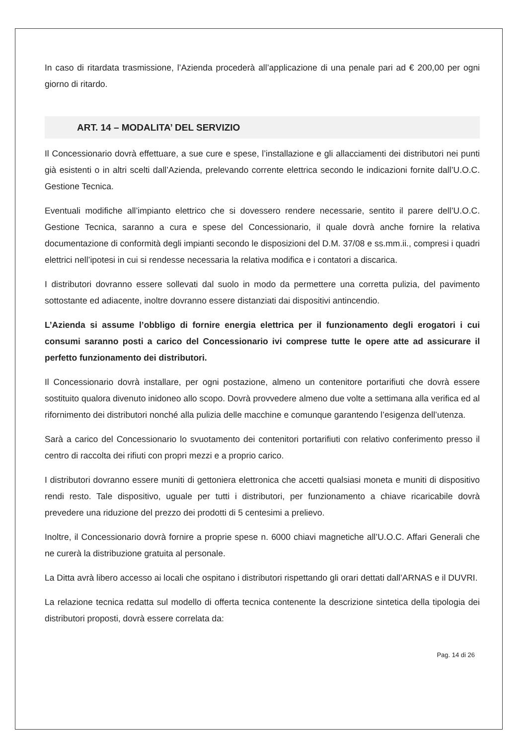In caso di ritardata trasmissione, l’Azienda procederà all’applicazione di una penale pari ad € 200,00 per ogni giorno di ritardo.
ART. 14 – MODALITA’ DEL SERVIZIO
Il Concessionario dovrà effettuare, a sue cure e spese, l’installazione e gli allacciamenti dei distributori nei punti già esistenti o in altri scelti dall’Azienda, prelevando corrente elettrica secondo le indicazioni fornite dall’U.O.C. Gestione Tecnica.
Eventuali modifiche all’impianto elettrico che si dovessero rendere necessarie, sentito il parere dell’U.O.C. Gestione Tecnica, saranno a cura e spese del Concessionario, il quale dovrà anche fornire la relativa documentazione di conformità degli impianti secondo le disposizioni del D.M. 37/08 e ss.mm.ii., compresi i quadri elettrici nell’ipotesi in cui si rendesse necessaria la relativa modifica e i contatori a discarica.
I distributori dovranno essere sollevati dal suolo in modo da permettere una corretta pulizia, del pavimento sottostante ed adiacente, inoltre dovranno essere distanziati dai dispositivi antincendio.
L’Azienda si assume l’obbligo di fornire energia elettrica per il funzionamento degli erogatori i cui consumi saranno posti a carico del Concessionario ivi comprese tutte le opere atte ad assicurare il perfetto funzionamento dei distributori.
Il Concessionario dovrà installare, per ogni postazione, almeno un contenitore portarifiuti che dovrà essere sostituito qualora divenuto inidoneo allo scopo. Dovrà provvedere almeno due volte a settimana alla verifica ed al rifornimento dei distributori nonché alla pulizia delle macchine e comunque garantendo l’esigenza dell’utenza.
Sarà a carico del Concessionario lo svuotamento dei contenitori portarifiuti con relativo conferimento presso il centro di raccolta dei rifiuti con propri mezzi e a proprio carico.
I distributori dovranno essere muniti di gettoniera elettronica che accetti qualsiasi moneta e muniti di dispositivo rendi resto. Tale dispositivo, uguale per tutti i distributori, per funzionamento a chiave ricaricabile dovrà prevedere una riduzione del prezzo dei prodotti di 5 centesimi a prelievo.
Inoltre, il Concessionario dovrà fornire a proprie spese n. 6000 chiavi magnetiche all’U.O.C. Affari Generali che ne curerà la distribuzione gratuita al personale.
La Ditta avrà libero accesso ai locali che ospitano i distributori rispettando gli orari dettati dall’ARNAS e il DUVRI.
La relazione tecnica redatta sul modello di offerta tecnica contenente la descrizione sintetica della tipologia dei distributori proposti, dovrà essere correlata da:
Pag. 14 di 26